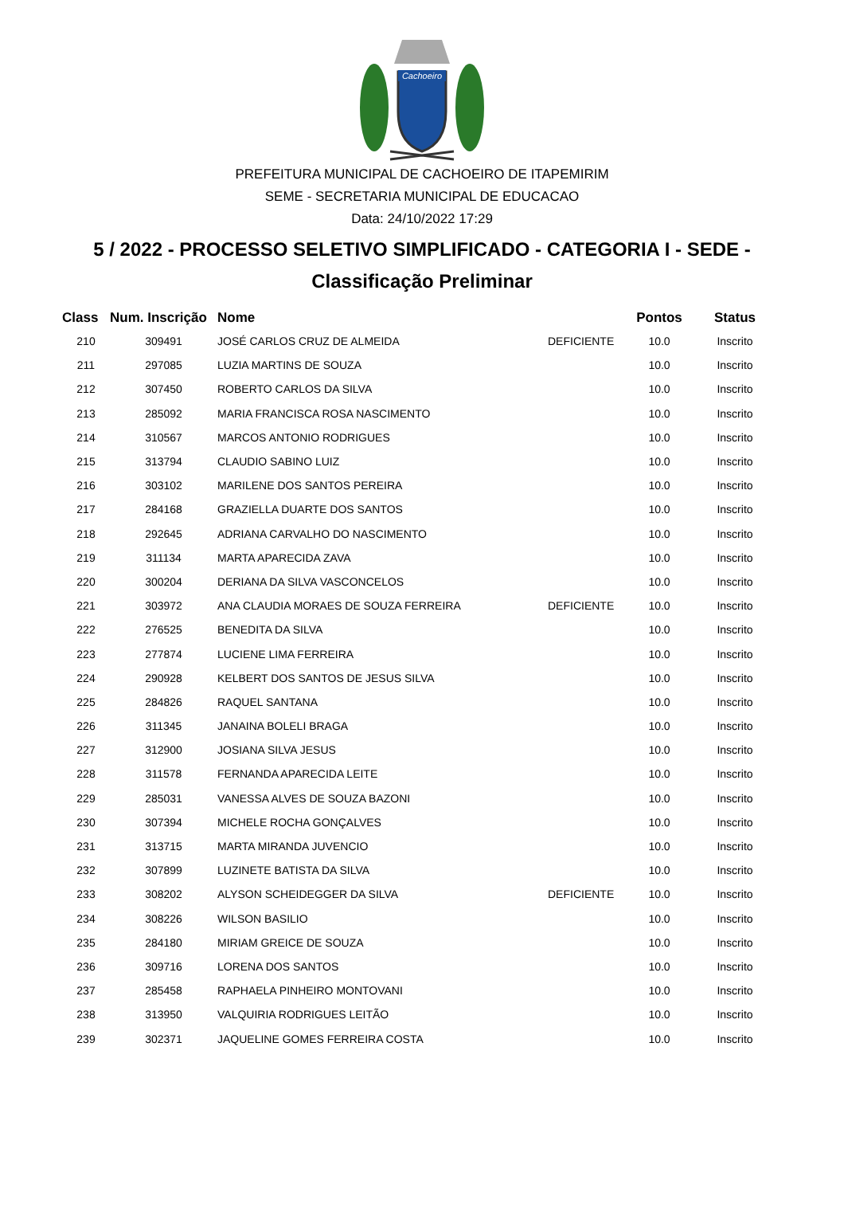Cachoeiro
PREFEITURA MUNICIPAL DE CACHOEIRO DE ITAPEMIRIM
SEME - SECRETARIA MUNICIPAL DE EDUCACAO
Data: 24/10/2022 17:29
5 / 2022 - PROCESSO SELETIVO SIMPLIFICADO - CATEGORIA I - SEDE -
Classificação Preliminar
| Class | Num. Inscrição | Nome | | Pontos | Status |
| --- | --- | --- | --- | --- | --- |
| 210 | 309491 | JOSÉ CARLOS CRUZ DE ALMEIDA | DEFICIENTE | 10.0 | Inscrito |
| 211 | 297085 | LUZIA MARTINS DE SOUZA | | 10.0 | Inscrito |
| 212 | 307450 | ROBERTO CARLOS DA SILVA | | 10.0 | Inscrito |
| 213 | 285092 | MARIA FRANCISCA ROSA NASCIMENTO | | 10.0 | Inscrito |
| 214 | 310567 | MARCOS ANTONIO RODRIGUES | | 10.0 | Inscrito |
| 215 | 313794 | CLAUDIO SABINO LUIZ | | 10.0 | Inscrito |
| 216 | 303102 | MARILENE DOS SANTOS PEREIRA | | 10.0 | Inscrito |
| 217 | 284168 | GRAZIELLA DUARTE DOS SANTOS | | 10.0 | Inscrito |
| 218 | 292645 | ADRIANA CARVALHO DO NASCIMENTO | | 10.0 | Inscrito |
| 219 | 311134 | MARTA APARECIDA ZAVA | | 10.0 | Inscrito |
| 220 | 300204 | DERIANA DA SILVA VASCONCELOS | | 10.0 | Inscrito |
| 221 | 303972 | ANA CLAUDIA MORAES DE SOUZA FERREIRA | DEFICIENTE | 10.0 | Inscrito |
| 222 | 276525 | BENEDITA DA SILVA | | 10.0 | Inscrito |
| 223 | 277874 | LUCIENE LIMA FERREIRA | | 10.0 | Inscrito |
| 224 | 290928 | KELBERT DOS SANTOS DE JESUS SILVA | | 10.0 | Inscrito |
| 225 | 284826 | RAQUEL SANTANA | | 10.0 | Inscrito |
| 226 | 311345 | JANAINA BOLELI BRAGA | | 10.0 | Inscrito |
| 227 | 312900 | JOSIANA SILVA JESUS | | 10.0 | Inscrito |
| 228 | 311578 | FERNANDA APARECIDA LEITE | | 10.0 | Inscrito |
| 229 | 285031 | VANESSA ALVES DE SOUZA BAZONI | | 10.0 | Inscrito |
| 230 | 307394 | MICHELE ROCHA GONÇALVES | | 10.0 | Inscrito |
| 231 | 313715 | MARTA MIRANDA JUVENCIO | | 10.0 | Inscrito |
| 232 | 307899 | LUZINETE BATISTA DA SILVA | | 10.0 | Inscrito |
| 233 | 308202 | ALYSON SCHEIDEGGER DA SILVA | DEFICIENTE | 10.0 | Inscrito |
| 234 | 308226 | WILSON BASILIO | | 10.0 | Inscrito |
| 235 | 284180 | MIRIAM GREICE DE SOUZA | | 10.0 | Inscrito |
| 236 | 309716 | LORENA DOS SANTOS | | 10.0 | Inscrito |
| 237 | 285458 | RAPHAELA PINHEIRO MONTOVANI | | 10.0 | Inscrito |
| 238 | 313950 | VALQUIRIA RODRIGUES LEITÃO | | 10.0 | Inscrito |
| 239 | 302371 | JAQUELINE GOMES FERREIRA COSTA | | 10.0 | Inscrito |